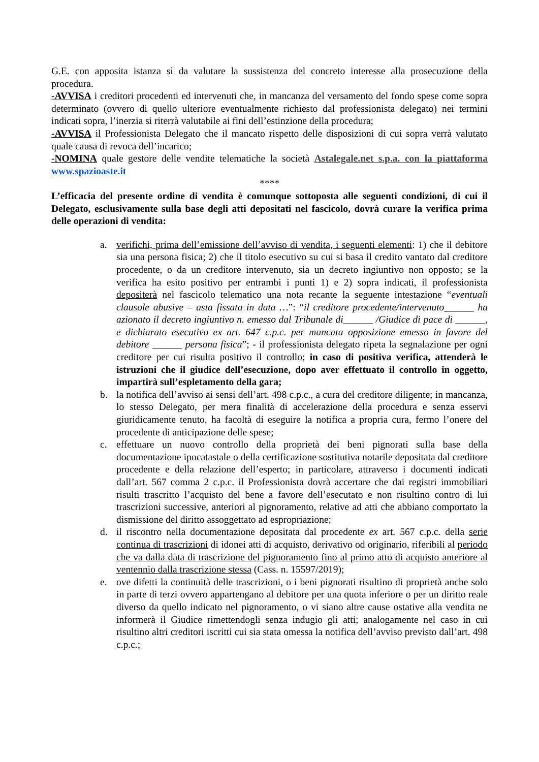G.E. con apposita istanza sì da valutare la sussistenza del concreto interesse alla prosecuzione della procedura.
-AVVISA i creditori procedenti ed intervenuti che, in mancanza del versamento del fondo spese come sopra determinato (ovvero di quello ulteriore eventualmente richiesto dal professionista delegato) nei termini indicati sopra, l’inerzia si riterrà valutabile ai fini dell’estinzione della procedura;
-AVVISA il Professionista Delegato che il mancato rispetto delle disposizioni di cui sopra verrà valutato quale causa di revoca dell’incarico;
-NOMINA quale gestore delle vendite telematiche la società Astalegale.net s.p.a. con la piattaforma www.spazioaste.it
****
L’efficacia del presente ordine di vendita è comunque sottoposta alle seguenti condizioni, di cui il Delegato, esclusivamente sulla base degli atti depositati nel fascicolo, dovrà curare la verifica prima delle operazioni di vendita:
a. verifichi, prima dell’emissione dell’avviso di vendita, i seguenti elementi: 1) che il debitore sia una persona fisica; 2) che il titolo esecutivo su cui si basa il credito vantato dal creditore procedente, o da un creditore intervenuto, sia un decreto ingiuntivo non opposto; se la verifica ha esito positivo per entrambi i punti 1) e 2) sopra indicati, il professionista depositerà nel fascicolo telematico una nota recante la seguente intestazione “eventuali clausole abusive – asta fissata in data …”: “il creditore procedente/intervenuto______ ha azionato il decreto ingiuntivo n. emesso dal Tribunale di______ /Giudice di pace di ______, e dichiarato esecutivo ex art. 647 c.p.c. per mancata opposizione emesso in favore del debitore ______ persona fisica”; - il professionista delegato ripeta la segnalazione per ogni creditore per cui risulta positivo il controllo; in caso di positiva verifica, attenderà le istruzioni che il giudice dell’esecuzione, dopo aver effettuato il controllo in oggetto, impartirà sull’espletamento della gara;
b. la notifica dell’avviso ai sensi dell’art. 498 c.p.c., a cura del creditore diligente; in mancanza, lo stesso Delegato, per mera finalità di accelerazione della procedura e senza esservi giuridicamente tenuto, ha facoltà di eseguire la notifica a propria cura, fermo l’onere del procedente di anticipazione delle spese;
c. effettuare un nuovo controllo della proprietà dei beni pignorati sulla base della documentazione ipocatastale o della certificazione sostitutiva notarile depositata dal creditore procedente e della relazione dell’esperto; in particolare, attraverso i documenti indicati dall’art. 567 comma 2 c.p.c. il Professionista dovrà accertare che dai registri immobiliari risulti trascritto l’acquisto del bene a favore dell’esecutato e non risultino contro di lui trascrizioni successive, anteriori al pignoramento, relative ad atti che abbiano comportato la dismissione del diritto assoggettato ad espropriazione;
d. il riscontro nella documentazione depositata dal procedente ex art. 567 c.p.c. della serie continua di trascrizioni di idonei atti di acquisto, derivativo od originario, riferibili al periodo che va dalla data di trascrizione del pignoramento fino al primo atto di acquisto anteriore al ventennio dalla trascrizione stessa (Cass. n. 15597/2019);
e. ove difetti la continuità delle trascrizioni, o i beni pignorati risultino di proprietà anche solo in parte di terzi ovvero appartengano al debitore per una quota inferiore o per un diritto reale diverso da quello indicato nel pignoramento, o vi siano altre cause ostative alla vendita ne informerà il Giudice rimettendogli senza indugio gli atti; analogamente nel caso in cui risultino altri creditori iscritti cui sia stata omessa la notifica dell’avviso previsto dall’art. 498 c.p.c.;